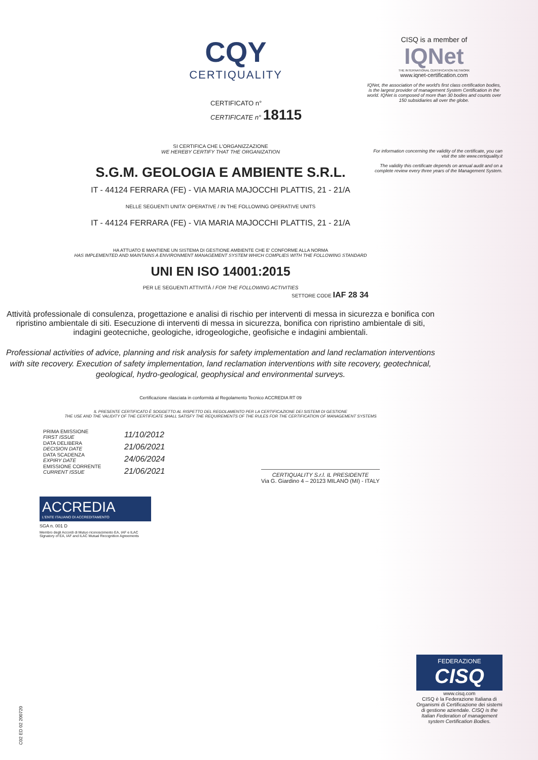CISQ is a member of
IQNet
THE INTERNATIONAL CERTIFICATION NETWORK
www.iqnet-certification.com
IQNet, the association of the world's first class certification bodies, is the largest provider of management System Certification in the world. IQNet is composed of more than 30 bodies and counts over 150 subsidiaries all over the globe.
For information concerning the validity of the certificate, you can visit the site www.certiquality.it
The validity this certificate depends on annual audit and on a complete review every three years of the Management System.
CQY
CERTIQUALITY
CERTIFICATO n°
CERTIFICATE n° 18115
SI CERTIFICA CHE L'ORGANIZZAZIONE
WE HEREBY CERTIFY THAT THE ORGANIZATION
S.G.M. GEOLOGIA E AMBIENTE S.R.L.
IT - 44124 FERRARA (FE) - VIA MARIA MAJOCCHI PLATTIS, 21 - 21/A
NELLE SEGUENTI UNITA' OPERATIVE / IN THE FOLLOWING OPERATIVE UNITS
IT - 44124 FERRARA (FE) - VIA MARIA MAJOCCHI PLATTIS, 21 - 21/A
HA ATTUATO E MANTIENE UN SISTEMA DI GESTIONE AMBIENTE CHE E' CONFORME ALLA NORMA
HAS IMPLEMENTED AND MAINTAINS A ENVIRONMENT MANAGEMENT SYSTEM WHICH COMPLIES WITH THE FOLLOWING STANDARD
UNI EN ISO 14001:2015
PER LE SEGUENTI ATTIVITÀ / FOR THE FOLLOWING ACTIVITIES
SETTORE CODE IAF 28 34
Attività professionale di consulenza, progettazione e analisi di rischio per interventi di messa in sicurezza e bonifica con ripristino ambientale di siti. Esecuzione di interventi di messa in sicurezza, bonifica con ripristino ambientale di siti, indagini geotecniche, geologiche, idrogeologiche, geofisiche e indagini ambientali.
Professional activities of advice, planning and risk analysis for safety implementation and land reclamation interventions with site recovery. Execution of safety implementation, land reclamation interventions with site recovery, geotechnical, geological, hydro-geological, geophysical and environmental surveys.
Certificazione rilasciata in conformità al Regolamento Tecnico ACCREDIA RT 09
IL PRESENTE CERTIFICATO È SOGGETTO AL RISPETTO DEL REGOLAMENTO PER LA CERTIFICAZIONE DEI SISTEMI DI GESTIONE
THE USE AND THE VALIDITY OF THE CERTIFICATE SHALL SATISFY THE REQUIREMENTS OF THE RULES FOR THE CERTIFICATION OF MANAGEMENT SYSTEMS
PRIMA EMISSIONE
FIRST ISSUE
DATA DELIBERA
DECISION DATE
DATA SCADENZA
EXPIRY DATE
EMISSIONE CORRENTE
CURRENT ISSUE
11/10/2012
21/06/2021
24/06/2024
21/06/2021
CERTIQUALITY S.r.l. IL PRESIDENTE
Via G. Giardino 4 – 20123 MILANO (MI) - ITALY
ACCREDIA
L'ENTE ITALIANO DI ACCREDITAMENTO
SGA n. 001 D
Membro degli Accordi di Mutuo riconoscimento EA, IAF e ILAC
Signatory of EA, IAF and ILAC Mutual Recognition Agreements
C02 ED 02 200720
FEDERAZIONE
CISQ
www.cisq.com
CISQ è la Federazione Italiana di Organismi di Certificazione dei sistemi di gestione aziendale. CISQ is the Italian Federation of management system Certification Bodies.